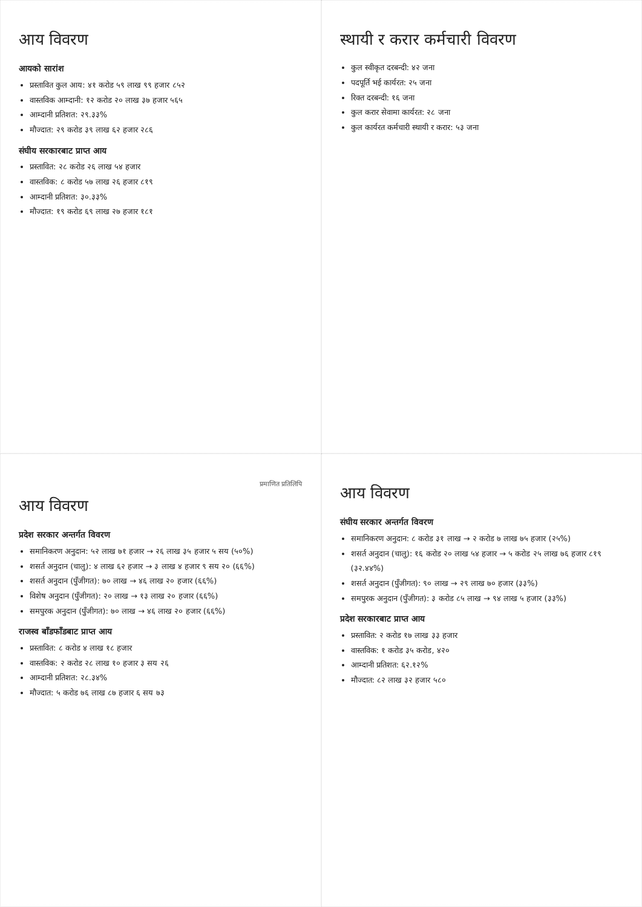आय विवरण
आयको सारांश
प्रस्तावित कुल आय: ४१ करोड ५९ लाख ९९ हजार ८५२
वास्तविक आम्दानी: १२ करोड २० लाख ३७ हजार ५६५
आम्दानी प्रतिशत: २९.३३%
मौज्दात: २९ करोड ३९ लाख ६२ हजार २८६
संघीय सरकारबाट प्राप्त आय
प्रस्तावित: २८ करोड २६ लाख ५४ हजार
वास्तविक: ८ करोड ५७ लाख २६ हजार ८१९
आम्दानी प्रतिशत: ३०.३३%
मौज्दात: १९ करोड ६९ लाख २७ हजार १८१
स्थायी र करार कर्मचारी विवरण
कुल स्वीकृत दरबन्दी: ४२ जना
पदपूर्ति भई कार्यरत: २५ जना
रिक्त दरबन्दी: १६ जना
कुल करार सेवामा कार्यरत: २८ जना
कुल कार्यरत कर्मचारी स्थायी र करार: ५३ जना
प्रमाणित प्रतिलिपि
आय विवरण
प्रदेश सरकार अन्तर्गत विवरण
समानिकरण अनुदान: ५२ लाख ७१ हजार → २६ लाख ३५ हजार ५ सय (५०%)
शसर्त अनुदान (चालु): ४ लाख ६२ हजार → ३ लाख ४ हजार ९ सय २० (६६%)
शसर्त अनुदान (पुँजीगत): ७० लाख → ४६ लाख २० हजार (६६%)
विशेष अनुदान (पुँजीगत): २० लाख → १३ लाख २० हजार (६६%)
समपुरक अनुदान (पुँजीगत): ७० लाख → ४६ लाख २० हजार (६६%)
राजस्व बाँडफाँडबाट प्राप्त आय
प्रस्तावित: ८ करोड ४ लाख १८ हजार
वास्तविक: २ करोड २८ लाख १० हजार ३ सय २६
आम्दानी प्रतिशत: २८.३४%
मौज्दात: ५ करोड ७६ लाख ८७ हजार ६ सय ७३
आय विवरण
संघीय सरकार अन्तर्गत विवरण
समानिकरण अनुदान: ८ करोड ३१ लाख → २ करोड ७ लाख ७५ हजार (२५%)
शसर्त अनुदान (चालु): १६ करोड २० लाख ५४ हजार → ५ करोड २५ लाख ७६ हजार ८१९ (३२.४४%)
शसर्त अनुदान (पुँजीगत): ९० लाख → २९ लाख ७० हजार (३३%)
समपुरक अनुदान (पुँजीगत): ३ करोड ८५ लाख → ९४ लाख ५ हजार (३३%)
प्रदेश सरकारबाट प्राप्त आय
प्रस्तावित: २ करोड १७ लाख ३३ हजार
वास्तविक: १ करोड ३५ करोड, ४२०
आम्दानी प्रतिशत: ६२.१२%
मौज्दात: ८२ लाख ३२ हजार ५८०